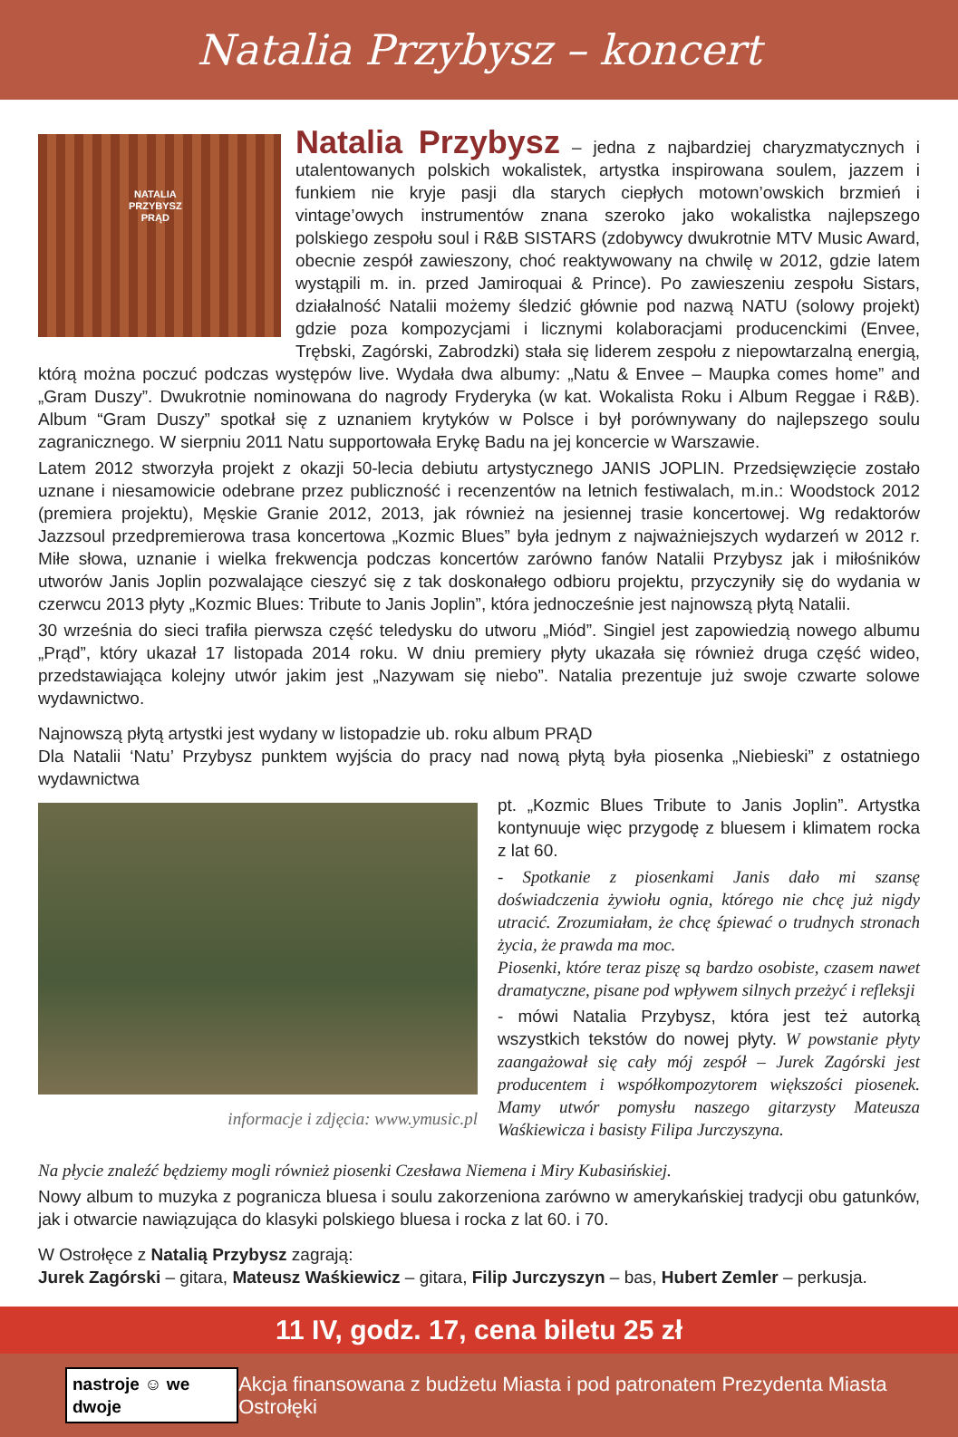Natalia Przybysz – koncert
NATALIA
PRZYBYSZ
PRĄD
Natalia Przybysz
– jedna z najbardziej charyzmatycznych i utalentowanych polskich wokalistek, artystka inspirowana soulem, jazzem i funkiem nie kryje pasji dla starych ciepłych motown’owskich brzmień i vintage’owych instrumentów znana szeroko jako wokalistka najlepszego polskiego zespołu soul i R&B SISTARS (zdobywcy dwukrotnie MTV Music Award, obecnie zespół zawieszony, choć reaktywowany na chwilę w 2012, gdzie latem wystąpili m. in. przed Jamiroquai & Prince). Po zawieszeniu zespołu Sistars, działalność Natalii możemy śledzić głównie pod nazwą NATU (solowy projekt) gdzie poza kompozycjami i licznymi kolaboracjami producenckimi (Envee, Trębski, Zagórski, Zabrodzki) stała się liderem zespołu z niepowtarzalną energią, którą można poczuć podczas występów live. Wydała dwa albumy: „Natu & Envee – Maupka comes home” and „Gram Duszy”. Dwukrotnie nominowana do nagrody Fryderyka (w kat. Wokalista Roku i Album Reggae i R&B). Album “Gram Duszy” spotkał się z uznaniem krytyków w Polsce i był porównywany do najlepszego soulu zagranicznego. W sierpniu 2011 Natu supportowała Erykę Badu na jej koncercie w Warszawie.
Latem 2012 stworzyła projekt z okazji 50-lecia debiutu artystycznego JANIS JOPLIN. Przedsięwzięcie zostało uznane i niesamowicie odebrane przez publiczność i recenzentów na letnich festiwalach, m.in.: Woodstock 2012 (premiera projektu), Męskie Granie 2012, 2013, jak również na jesiennej trasie koncertowej. Wg redaktorów Jazzsoul przedpremierowa trasa koncertowa „Kozmic Blues” była jednym z najważniejszych wydarzeń w 2012 r. Miłe słowa, uznanie i wielka frekwencja podczas koncertów zarówno fanów Natalii Przybysz jak i miłośników utworów Janis Joplin pozwalające cieszyć się z tak doskonałego odbioru projektu, przyczyniły się do wydania w czerwcu 2013 płyty „Kozmic Blues: Tribute to Janis Joplin”, która jednocześnie jest najnowszą płytą Natalii.
30 września do sieci trafiła pierwsza część teledysku do utworu „Miód”. Singiel jest zapowiedzią nowego albumu „Prąd”, który ukazał 17 listopada 2014 roku. W dniu premiery płyty ukazała się również druga część wideo, przedstawiająca kolejny utwór jakim jest „Nazywam się niebo”. Natalia prezentuje już swoje czwarte solowe wydawnictwo.
Najnowszą płytą artystki jest wydany w listopadzie ub. roku album PRĄD
Dla Natalii ‘Natu’ Przybysz punktem wyjścia do pracy nad nową płytą była piosenka „Niebieski” z ostatniego wydawnictwa
informacje i zdjęcia: www.ymusic.pl
pt. „Kozmic Blues Tribute to Janis Joplin”. Artystka kontynuuje więc przygodę z bluesem i klimatem rocka z lat 60.
- Spotkanie z piosenkami Janis dało mi szansę doświadczenia żywiołu ognia, którego nie chcę już nigdy utracić. Zrozumiałam, że chcę śpiewać o trudnych stronach życia, że prawda ma moc.
Piosenki, które teraz piszę są bardzo osobiste, czasem nawet dramatyczne, pisane pod wpływem silnych przeżyć i refleksji
- mówi Natalia Przybysz, która jest też autorką wszystkich tekstów do nowej płyty. W powstanie płyty zaangażował się cały mój zespół – Jurek Zagórski jest producentem i współkompozytorem większości piosenek. Mamy utwór pomysłu naszego gitarzysty Mateusza Waśkiewicza i basisty Filipa Jurczyszyna.
Na płycie znaleźć będziemy mogli również piosenki Czesława Niemena i Miry Kubasińskiej.
Nowy album to muzyka z pogranicza bluesa i soulu zakorzeniona zarówno w amerykańskiej tradycji obu gatunków, jak i otwarcie nawiązująca do klasyki polskiego bluesa i rocka z lat 60. i 70.
W Ostrołęce z Natalią Przybysz zagrają:
Jurek Zagórski – gitara, Mateusz Waśkiewicz – gitara, Filip Jurczyszyn – bas, Hubert Zemler – perkusja.
11 IV, godz. 17, cena biletu 25 zł
nastroje ☺ we dwoje Akcja finansowana z budżetu Miasta i pod patronatem Prezydenta Miasta Ostrołęki